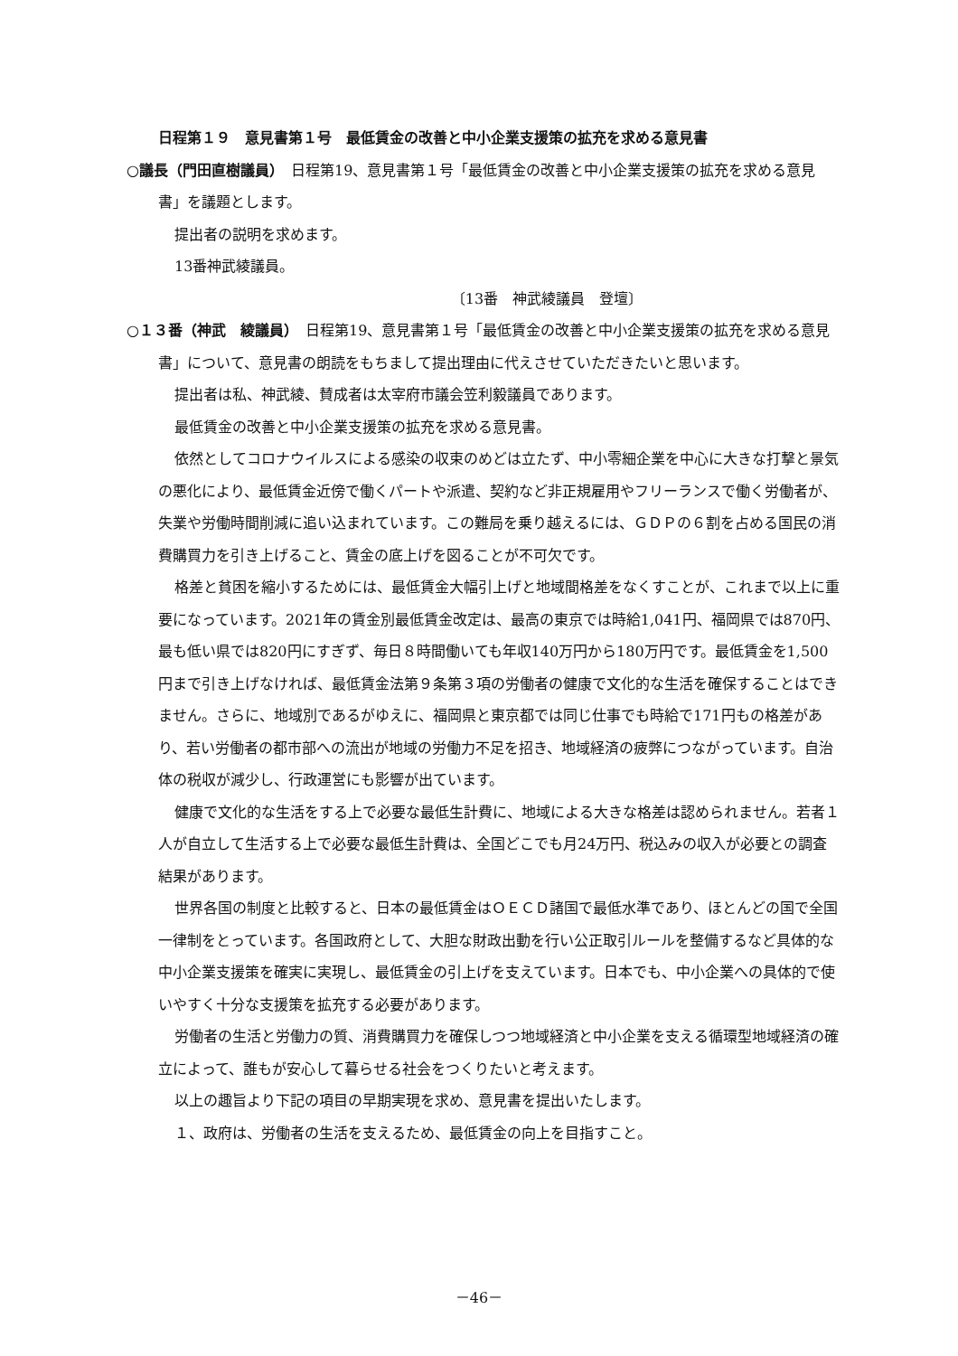日程第１９　意見書第１号　最低賃金の改善と中小企業支援策の拡充を求める意見書
○議長（門田直樹議員）　日程第19、意見書第１号「最低賃金の改善と中小企業支援策の拡充を求める意見書」を議題とします。
提出者の説明を求めます。
13番神武綾議員。
〔13番　神武綾議員　登壇〕
○１３番（神武　綾議員）　日程第19、意見書第１号「最低賃金の改善と中小企業支援策の拡充を求める意見書」について、意見書の朗読をもちまして提出理由に代えさせていただきたいと思います。
提出者は私、神武綾、賛成者は太宰府市議会笠利毅議員であります。
最低賃金の改善と中小企業支援策の拡充を求める意見書。
依然としてコロナウイルスによる感染の収束のめどは立たず、中小零細企業を中心に大きな打撃と景気の悪化により、最低賃金近傍で働くパートや派遣、契約など非正規雇用やフリーランスで働く労働者が、失業や労働時間削減に追い込まれています。この難局を乗り越えるには、ＧＤＰの６割を占める国民の消費購買力を引き上げること、賃金の底上げを図ることが不可欠です。
格差と貧困を縮小するためには、最低賃金大幅引上げと地域間格差をなくすことが、これまで以上に重要になっています。2021年の賃金別最低賃金改定は、最高の東京では時給1,041円、福岡県では870円、最も低い県では820円にすぎず、毎日８時間働いても年収140万円から180万円です。最低賃金を1,500円まで引き上げなければ、最低賃金法第９条第３項の労働者の健康で文化的な生活を確保することはできません。さらに、地域別であるがゆえに、福岡県と東京都では同じ仕事でも時給で171円もの格差があり、若い労働者の都市部への流出が地域の労働力不足を招き、地域経済の疲弊につながっています。自治体の税収が減少し、行政運営にも影響が出ています。
健康で文化的な生活をする上で必要な最低生計費に、地域による大きな格差は認められません。若者１人が自立して生活する上で必要な最低生計費は、全国どこでも月24万円、税込みの収入が必要との調査結果があります。
世界各国の制度と比較すると、日本の最低賃金はＯＥＣＤ諸国で最低水準であり、ほとんどの国で全国一律制をとっています。各国政府として、大胆な財政出動を行い公正取引ルールを整備するなど具体的な中小企業支援策を確実に実現し、最低賃金の引上げを支えています。日本でも、中小企業への具体的で使いやすく十分な支援策を拡充する必要があります。
労働者の生活と労働力の質、消費購買力を確保しつつ地域経済と中小企業を支える循環型地域経済の確立によって、誰もが安心して暮らせる社会をつくりたいと考えます。
以上の趣旨より下記の項目の早期実現を求め、意見書を提出いたします。
１、政府は、労働者の生活を支えるため、最低賃金の向上を目指すこと。
－46－